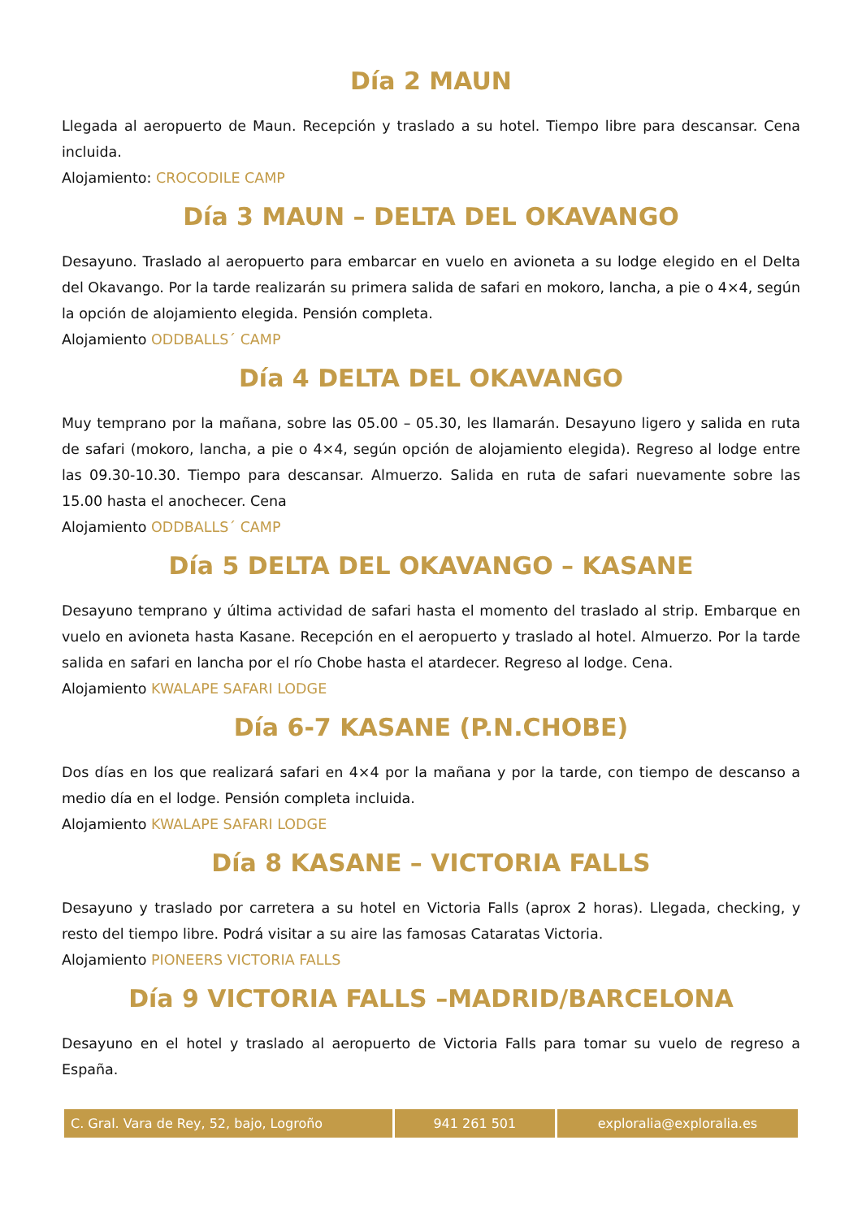Día 2 MAUN
Llegada al aeropuerto de Maun. Recepción y traslado a su hotel. Tiempo libre para descansar. Cena incluida.
Alojamiento: CROCODILE CAMP
Día 3 MAUN – DELTA DEL OKAVANGO
Desayuno. Traslado al aeropuerto para embarcar en vuelo en avioneta a su lodge elegido en el Delta del Okavango. Por la tarde realizarán su primera salida de safari en mokoro, lancha, a pie o 4×4, según la opción de alojamiento elegida. Pensión completa.
Alojamiento ODDBALLS´ CAMP
Día 4 DELTA DEL OKAVANGO
Muy temprano por la mañana, sobre las 05.00 – 05.30, les llamarán. Desayuno ligero y salida en ruta de safari (mokoro, lancha, a pie o 4×4, según opción de alojamiento elegida). Regreso al lodge entre las 09.30-10.30. Tiempo para descansar. Almuerzo. Salida en ruta de safari nuevamente sobre las 15.00 hasta el anochecer. Cena
Alojamiento ODDBALLS´ CAMP
Día 5 DELTA DEL OKAVANGO – KASANE
Desayuno temprano y última actividad de safari hasta el momento del traslado al strip. Embarque en vuelo en avioneta hasta Kasane. Recepción en el aeropuerto y traslado al hotel. Almuerzo. Por la tarde salida en safari en lancha por el río Chobe hasta el atardecer. Regreso al lodge. Cena.
Alojamiento KWALAPE SAFARI LODGE
Día 6-7 KASANE (P.N.CHOBE)
Dos días en los que realizará safari en 4×4 por la mañana y por la tarde, con tiempo de descanso a medio día en el lodge. Pensión completa incluida.
Alojamiento KWALAPE SAFARI LODGE
Día 8 KASANE – VICTORIA FALLS
Desayuno y traslado por carretera a su hotel en Victoria Falls (aprox 2 horas). Llegada, checking, y resto del tiempo libre. Podrá visitar a su aire las famosas Cataratas Victoria.
Alojamiento PIONEERS VICTORIA FALLS
Día 9 VICTORIA FALLS –MADRID/BARCELONA
Desayuno en el hotel y traslado al aeropuerto de Victoria Falls para tomar su vuelo de regreso a España.
| C. Gral. Vara de Rey, 52, bajo, Logroño | 941 261 501 | exploralia@exploralia.es |